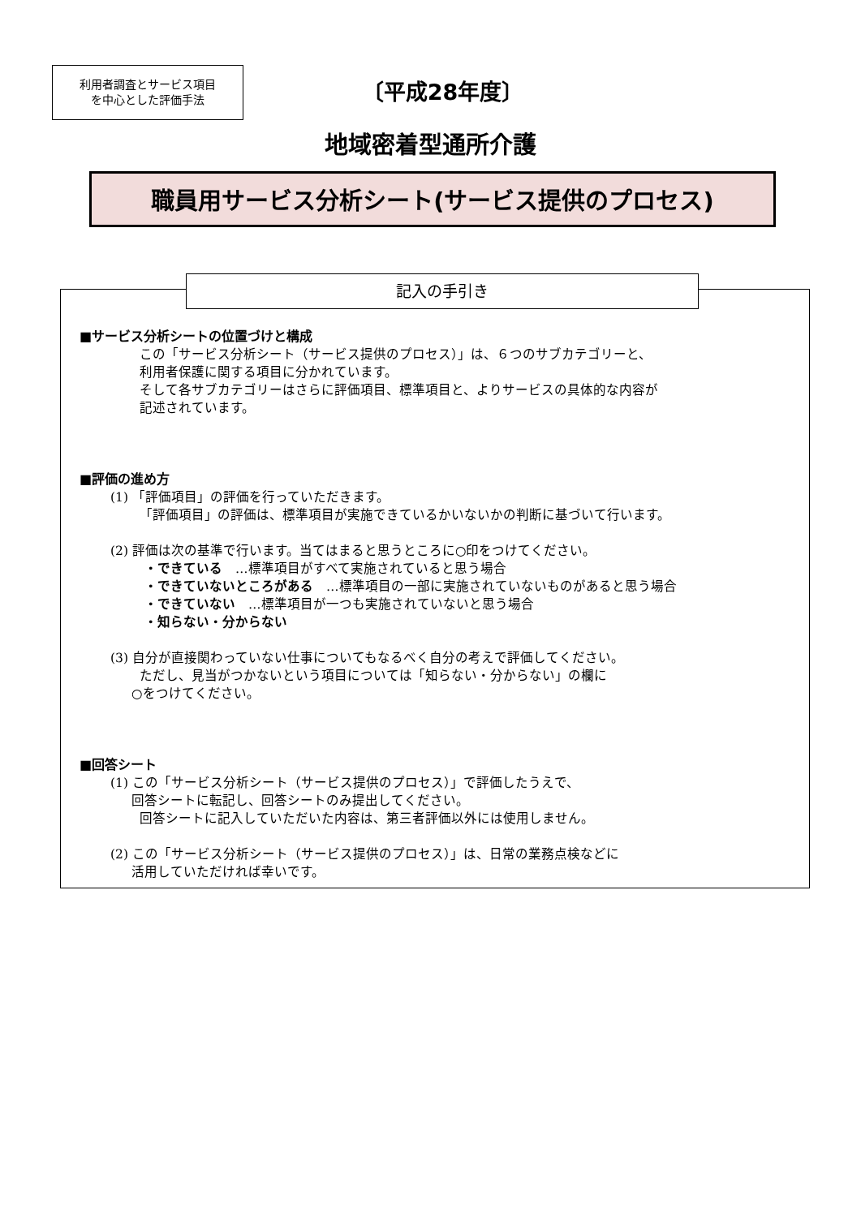利用者調査とサービス項目
を中心とした評価手法
〔平成28年度〕
地域密着型通所介護
職員用サービス分析シート(サービス提供のプロセス)
記入の手引き
■サービス分析シートの位置づけと構成
この「サービス分析シート（サービス提供のプロセス）」は、６つのサブカテゴリーと、
利用者保護に関する項目に分かれています。
そして各サブカテゴリーはさらに評価項目、標準項目と、よりサービスの具体的な内容が
記述されています。
■評価の進め方
(1) 「評価項目」の評価を行っていただきます。
「評価項目」の評価は、標準項目が実施できているかいないかの判断に基づいて行います。
(2) 評価は次の基準で行います。当てはまると思うところに○印をつけてください。
・できている　…標準項目がすべて実施されていると思う場合
・できていないところがある　…標準項目の一部に実施されていないものがあると思う場合
・できていない　…標準項目が一つも実施されていないと思う場合
・知らない・分からない
(3) 自分が直接関わっていない仕事についてもなるべく自分の考えで評価してください。
ただし、見当がつかないという項目については「知らない・分からない」の欄に
○をつけてください。
■回答シート
(1) この「サービス分析シート（サービス提供のプロセス）」で評価したうえで、
回答シートに転記し、回答シートのみ提出してください。
回答シートに記入していただいた内容は、第三者評価以外には使用しません。
(2) この「サービス分析シート（サービス提供のプロセス）」は、日常の業務点検などに
活用していただければ幸いです。